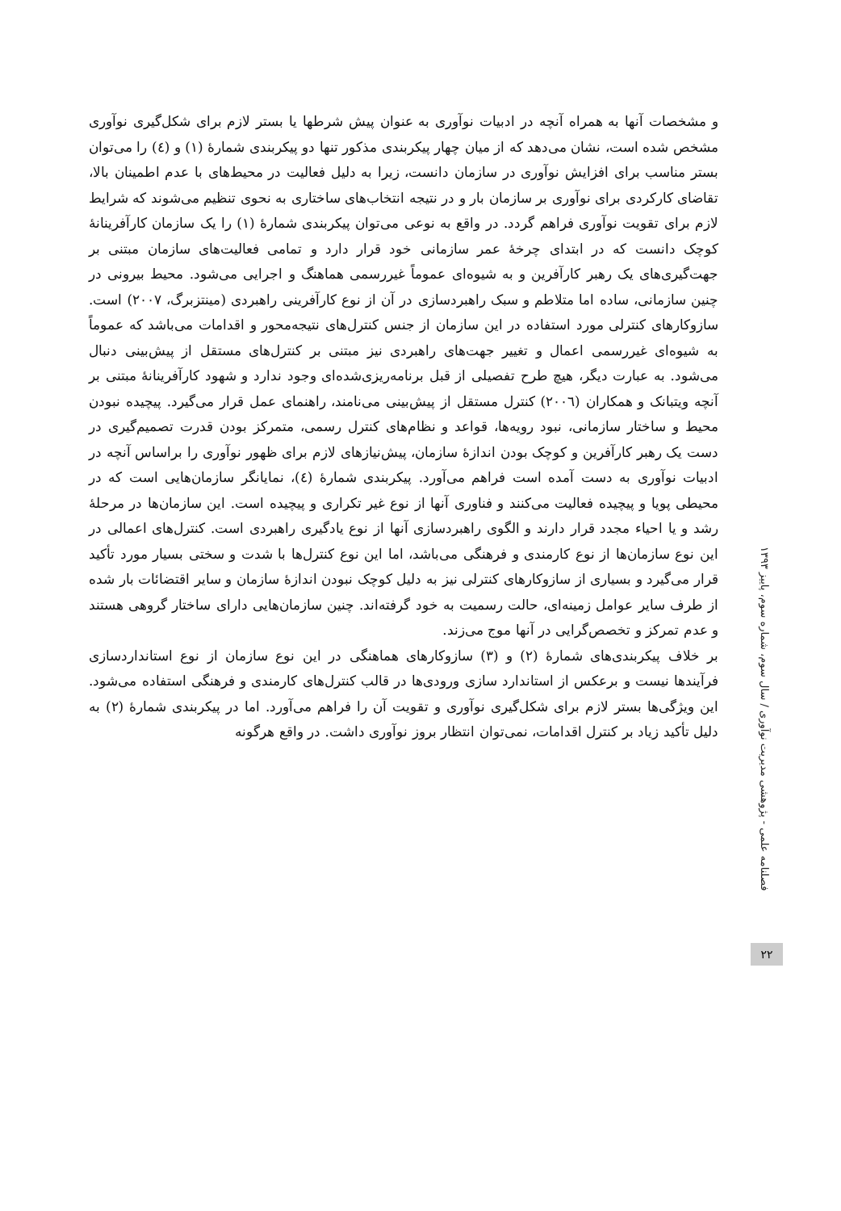و مشخصات آنها به همراه آنچه در ادبیات نوآوری به عنوان پیش شرطها یا بستر لازم برای شکل‌گیری نوآوری مشخص شده است، نشان می‌دهد که از میان چهار پیکربندی مذکور تنها دو پیکربندی شمارهٔ (۱) و (٤) را می‌توان بستر مناسب برای افزایش نوآوری در سازمان دانست، زیرا به دلیل فعالیت در محیط‌های با عدم اطمینان بالا، تقاضای کارکردی برای نوآوری بر سازمان بار و در نتیجه انتخاب‌های ساختاری به نحوی تنظیم می‌شوند که شرایط لازم برای تقویت نوآوری فراهم گردد. در واقع به نوعی می‌توان پیکربندی شمارهٔ (۱) را یک سازمان کارآفرینانهٔ کوچک دانست که در ابتدای چرخهٔ عمر سازمانی خود قرار دارد و تمامی فعالیت‌های سازمان مبتنی بر جهت‌گیری‌های یک رهبر کارآفرین و به شیوه‌ای عموماً غیررسمی هماهنگ و اجرایی می‌شود. محیط بیرونی در چنین سازمانی، ساده اما متلاطم و سبک راهبردسازی در آن از نوع کارآفرینی راهبردی (مینتزبرگ، ۲۰۰۷) است. سازوکارهای کنترلی مورد استفاده در این سازمان از جنس کنترل‌های نتیجه‌محور و اقدامات می‌باشد که عموماً به شیوه‌ای غیررسمی اعمال و تغییر جهت‌های راهبردی نیز مبتنی بر کنترل‌های مستقل از پیش‌بینی دنبال می‌شود. به عبارت دیگر، هیچ طرح تفصیلی از قبل برنامه‌ریزی‌شده‌ای وجود ندارد و شهود کارآفرینانهٔ مبتنی بر آنچه ویتبانک و همکاران (۲۰۰٦) کنترل مستقل از پیش‌بینی می‌نامند، راهنمای عمل قرار می‌گیرد. پیچیده نبودن محیط و ساختار سازمانی، نبود رویه‌ها، قواعد و نظام‌های کنترل رسمی، متمرکز بودن قدرت تصمیم‌گیری در دست یک رهبر کارآفرین و کوچک بودن اندازهٔ سازمان، پیش‌نیازهای لازم برای ظهور نوآوری را براساس آنچه در ادبیات نوآوری به دست آمده است فراهم می‌آورد. پیکربندی شمارهٔ (٤)، نمایانگر سازمان‌هایی است که در محیطی پویا و پیچیده فعالیت می‌کنند و فناوری آنها از نوع غیر تکراری و پیچیده است. این سازمان‌ها در مرحلهٔ رشد و یا احیاء مجدد قرار دارند و الگوی راهبردسازی آنها از نوع یادگیری راهبردی است. کنترل‌های اعمالی در این نوع سازمان‌ها از نوع کارمندی و فرهنگی می‌باشد، اما این نوع کنترل‌ها با شدت و سختی بسیار مورد تأکید قرار می‌گیرد و بسیاری از سازوکارهای کنترلی نیز به دلیل کوچک نبودن اندازهٔ سازمان و سایر اقتضائات بار شده از طرف سایر عوامل زمینه‌ای، حالت رسمیت به خود گرفته‌اند. چنین سازمان‌هایی دارای ساختار گروهی هستند و عدم تمرکز و تخصص‌گرایی در آنها موج می‌زند.
بر خلاف پیکربندی‌های شمارهٔ (۲) و (۳) سازوکارهای هماهنگی در این نوع سازمان از نوع استانداردسازی فرآیندها نیست و برعکس از استاندارد سازی ورودی‌ها در قالب کنترل‌های کارمندی و فرهنگی استفاده می‌شود. این ویژگی‌ها بستر لازم برای شکل‌گیری نوآوری و تقویت آن را فراهم می‌آورد. اما در پیکربندی شمارهٔ (۲) به دلیل تأکید زیاد بر کنترل اقدامات، نمی‌توان انتظار بروز نوآوری داشت. در واقع هرگونه
فصلنامه علمی - پژوهشی مدیریت نوآوری / سال سوم، شماره سوم، پاییز ۱۳۹۳
۲۲